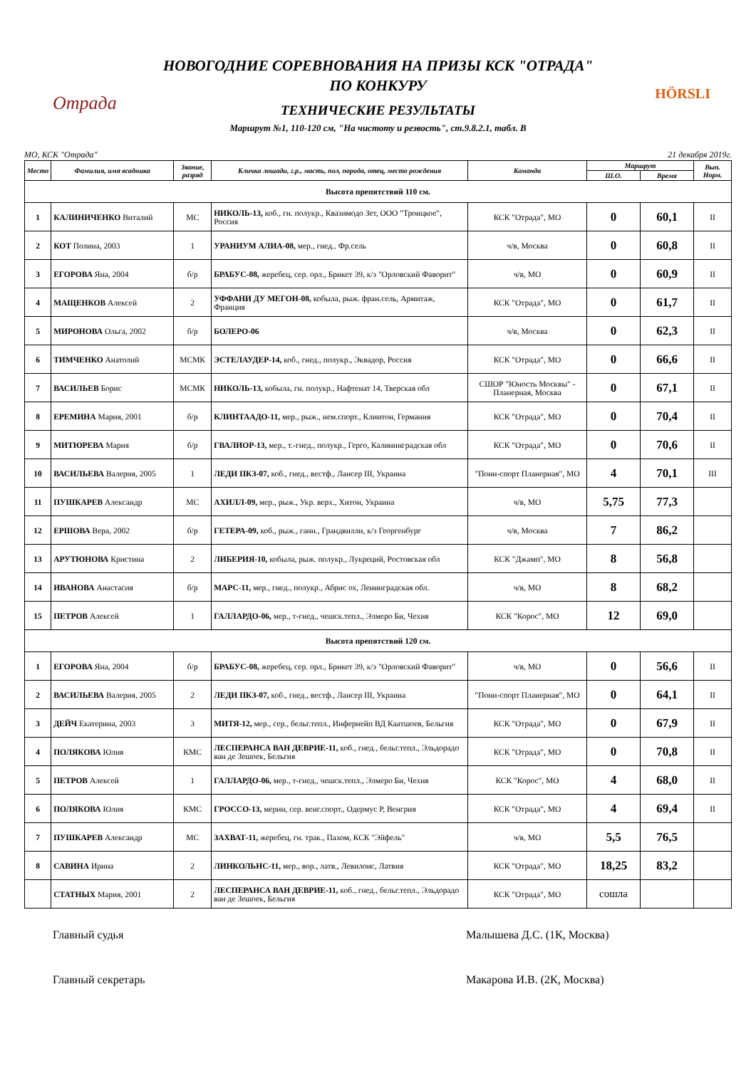Отрада HÖRSLI
НОВОГОДНИЕ СОРЕВНОВАНИЯ НА ПРИЗЫ КСК "ОТРАДА"
ПО КОНКУРУ
ТЕХНИЧЕСКИЕ РЕЗУЛЬТАТЫ
Маршрут №1, 110-120 см, "На чистоту и резвость", ст.9.8.2.1, табл. В
МО, КСК "Отрада" 21 декабря 2019г.
| Место | Фамилия, имя всадника | Звание, разряд | Кличка лошади, г.р., масть, пол, порода, отец, место рождения | Команда | Маршрут | | Вып. Норм. |
| --- | --- | --- | --- | --- | --- | --- | --- |
| | | | | | Ш.О. | Время | |
| Высота препятствий 110 см. | | | | | | | |
| 1 | КАЛИНИЧЕНКО Виталий | МС | НИКОЛЬ-13, коб., гн. полукр., Квазимодо Зет, ООО "Троицкое", Россия | КСК "Отрада", МО | 0 | 60,1 | II |
| 2 | КОТ Полина, 2003 | 1 | УРАНИУМ АЛИА-08, мер., гнед.. Фр.сель | ч/в, Москва | 0 | 60,8 | II |
| 3 | ЕГОРОВА Яна, 2004 | б/р | БРАБУС-08, жеребец, сер. орл., Брикет 39, к/з "Орловский Фаворит" | ч/в, МО | 0 | 60,9 | II |
| 4 | МАЩЕНКОВ Алексей | 2 | УФФАНИ ДУ МЕГОН-08, кобыла, рыж. фран.сель, Армитаж, Франция | КСК "Отрада", МО | 0 | 61,7 | II |
| 5 | МИРОНОВА Ольга, 2002 | б/р | БОЛЕРО-06 | ч/в, Москва | 0 | 62,3 | II |
| 6 | ТИМЧЕНКО Анатолий | МСМК | ЭСТЕЛАУДЕР-14, коб., гнед., полукр., Эквадор, Россия | КСК "Отрада", МО | 0 | 66,6 | II |
| 7 | ВАСИЛЬЕВ Борис | МСМК | НИКОЛЬ-13, кобыла, гн. полукр., Нафтенат 14, Тверская обл | СШОР "Юность Москвы" - Планерная, Москва | 0 | 67,1 | II |
| 8 | ЕРЕМИНА Мария, 2001 | б/р | КЛИНТААДО-11, мер., рыж., нем.спорт., Клинтон, Германия | КСК "Отрада", МО | 0 | 70,4 | II |
| 9 | МИТЮРЕВА Мария | б/р | ГВАЛИОР-13, мер., т.-гнед., полукр., Герго, Калининградская обл | КСК "Отрада", МО | 0 | 70,6 | II |
| 10 | ВАСИЛЬЕВА Валерия, 2005 | 1 | ЛЕДИ ПКЗ-07, коб., гнед., вестф., Лансер III, Украина | "Пони-спорт Планерная", МО | 4 | 70,1 | III |
| 11 | ПУШКАРЕВ Александр | МС | АХИЛЛ-09, мер., рыж., Укр. верх., Хитон, Украина | ч/в, МО | 5,75 | 77,3 | |
| 12 | ЕРШОВА Вера, 2002 | б/р | ГЕТЕРА-09, коб., рыж., ганн., Грандвилли, к/з Георгенбург | ч/в, Москва | 7 | 86,2 | |
| 13 | АРУТЮНОВА Кристина | 2 | ЛИБЕРИЯ-10, кобыла, рыж. полукр., Лукреций, Ростовская обл | КСК "Джамп", МО | 8 | 56,8 | |
| 14 | ИВАНОВА Анастасия | б/р | МАРС-11, мер., гнед., полукр., Абрис ох, Ленинградская обл. | ч/в, МО | 8 | 68,2 | |
| 15 | ПЕТРОВ Алексей | 1 | ГАЛЛАРДО-06, мер., т-гнед., чешск.тепл., Элмеро Би, Чехия | КСК "Корос", МО | 12 | 69,0 | |
| Высота препятствий 120 см. | | | | | | | |
| 1 | ЕГОРОВА Яна, 2004 | б/р | БРАБУС-08, жеребец, сер. орл., Брикет 39, к/з "Орловский Фаворит" | ч/в, МО | 0 | 56,6 | II |
| 2 | ВАСИЛЬЕВА Валерия, 2005 | 2 | ЛЕДИ ПКЗ-07, коб., гнед., вестф., Лансер III, Украина | "Пони-спорт Планерная", МО | 0 | 64,1 | II |
| 3 | ДЕЙЧ Екатерина, 2003 | 3 | МИТЯ-12, мер., сер., бельг.тепл., Инфернейп ВД Каатшоев, Бельгия | КСК "Отрада", МО | 0 | 67,9 | II |
| 4 | ПОЛЯКОВА Юлия | КМС | ЛЕСПЕРАНСА ВАН ДЕВРИЕ-11, коб., гнед., бельг.тепл., Эльдорадо ван де Зешоек, Бельгия | КСК "Отрада", МО | 0 | 70,8 | II |
| 5 | ПЕТРОВ Алексей | 1 | ГАЛЛАРДО-06, мер., т-гнед., чешск.тепл., Элмеро Би, Чехия | КСК "Корос", МО | 4 | 68,0 | II |
| 6 | ПОЛЯКОВА Юлия | КМС | ГРОССО-13, мерин, сер. венг.спорт., Одермус Р, Венгрия | КСК "Отрада", МО | 4 | 69,4 | II |
| 7 | ПУШКАРЕВ Александр | МС | ЗАХВАТ-11, жеребец, гн. трак., Пахом, КСК "Эйфель" | ч/в, МО | 5,5 | 76,5 | |
| 8 | САВИНА Ирина | 2 | ЛИНКОЛЬНС-11, мер., вор., латв., Левилонс, Латвия | КСК "Отрада", МО | 18,25 | 83,2 | |
| | СТАТНЫХ Мария, 2001 | 2 | ЛЕСПЕРАНСА ВАН ДЕВРИЕ-11, коб., гнед., бельг.тепл., Эльдорадо ван де Зешоек, Бельгия | КСК "Отрада", МО | сошла | | |
Главный судья Малышева Д.С. (1К, Москва)
Главный секретарь Макарова И.В. (2К, Москва)